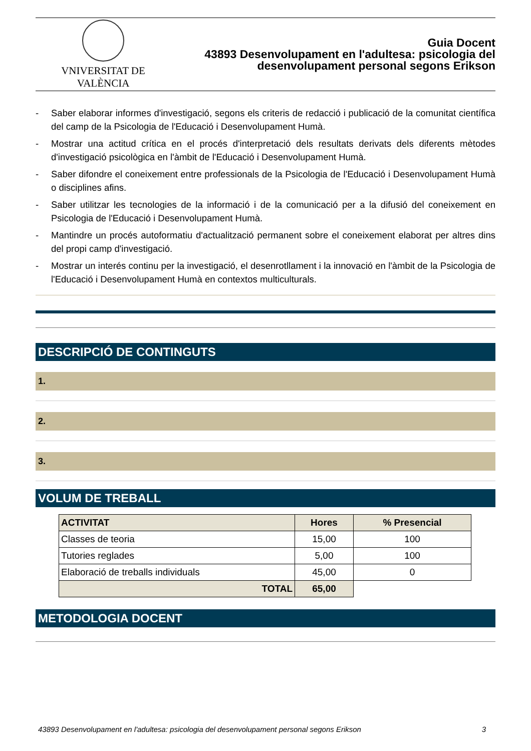VNIVERSITAT DE VALÈNCIA
Guia Docent
43893 Desenvolupament en l'adultesa: psicologia del
desenvolupament personal segons Erikson
- Saber elaborar informes d'investigació, segons els criteris de redacció i publicació de la comunitat científica del camp de la Psicologia de l'Educació i Desenvolupament Humà.
- Mostrar una actitud crítica en el procés d'interpretació dels resultats derivats dels diferents mètodes d'investigació psicològica en l'àmbit de l'Educació i Desenvolupament Humà.
- Saber difondre el coneixement entre professionals de la Psicologia de l'Educació i Desenvolupament Humà o disciplines afins.
- Saber utilitzar les tecnologies de la informació i de la comunicació per a la difusió del coneixement en Psicologia de l'Educació i Desenvolupament Humà.
- Mantindre un procés autoformatiu d'actualització permanent sobre el coneixement elaborat per altres dins del propi camp d'investigació.
- Mostrar un interés continu per la investigació, el desenrotllament i la innovació en l'àmbit de la Psicologia de l'Educació i Desenvolupament Humà en contextos multiculturals.
DESCRIPCIÓ DE CONTINGUTS
1.
2.
3.
VOLUM DE TREBALL
| ACTIVITAT | Hores | % Presencial |
| --- | --- | --- |
| Classes de teoria | 15,00 | 100 |
| Tutories reglades | 5,00 | 100 |
| Elaboració de treballs individuals | 45,00 | 0 |
| TOTAL | 65,00 | |
METODOLOGIA DOCENT
43893 Desenvolupament en l'adultesa: psicologia del desenvolupament personal segons Erikson 3